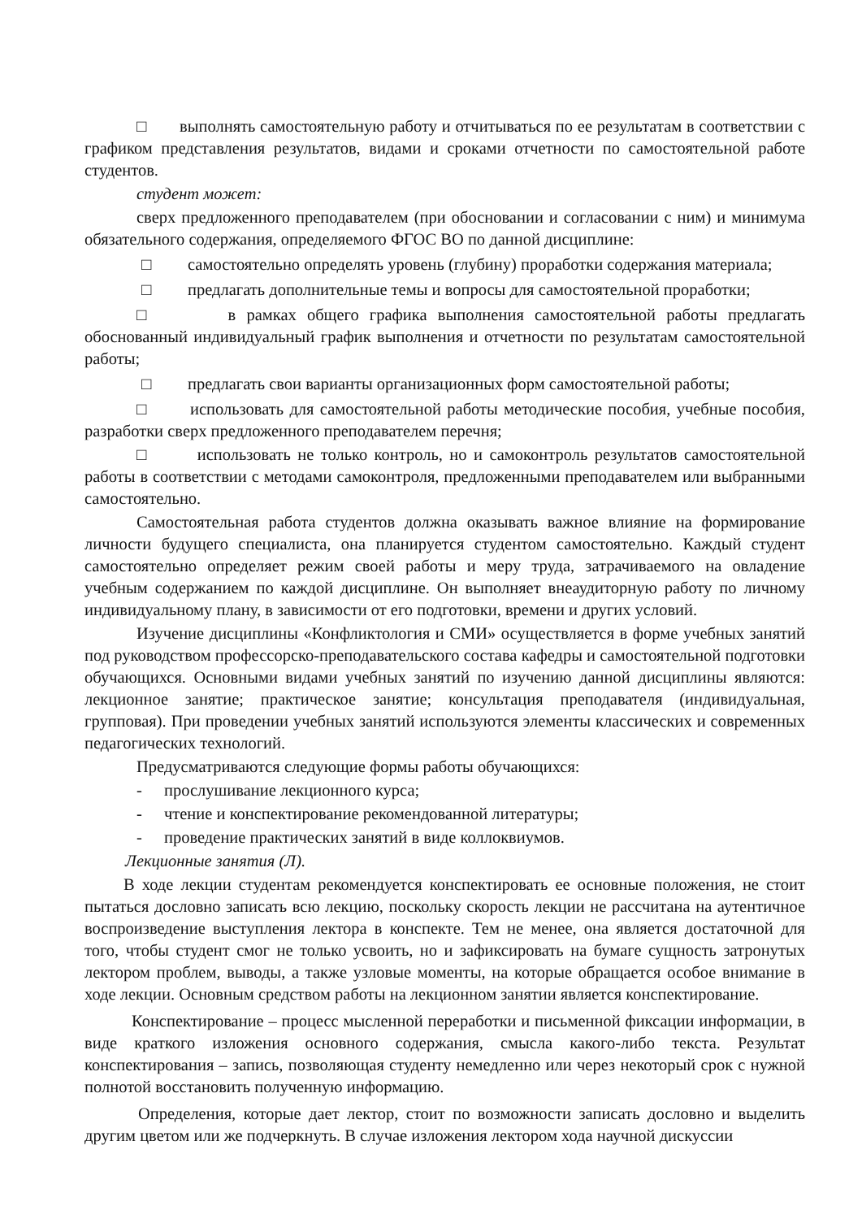□ выполнять самостоятельную работу и отчитываться по ее результатам в соответствии с графиком представления результатов, видами и сроками отчетности по самостоятельной работе студентов.
студент может:
сверх предложенного преподавателем (при обосновании и согласовании с ним) и минимума обязательного содержания, определяемого ФГОС ВО по данной дисциплине:
□ самостоятельно определять уровень (глубину) проработки содержания материала;
□ предлагать дополнительные темы и вопросы для самостоятельной проработки;
□ в рамках общего графика выполнения самостоятельной работы предлагать обоснованный индивидуальный график выполнения и отчетности по результатам самостоятельной работы;
□ предлагать свои варианты организационных форм самостоятельной работы;
□ использовать для самостоятельной работы методические пособия, учебные пособия, разработки сверх предложенного преподавателем перечня;
□ использовать не только контроль, но и самоконтроль результатов самостоятельной работы в соответствии с методами самоконтроля, предложенными преподавателем или выбранными самостоятельно.
Самостоятельная работа студентов должна оказывать важное влияние на формирование личности будущего специалиста, она планируется студентом самостоятельно. Каждый студент самостоятельно определяет режим своей работы и меру труда, затрачиваемого на овладение учебным содержанием по каждой дисциплине. Он выполняет внеаудиторную работу по личному индивидуальному плану, в зависимости от его подготовки, времени и других условий.
Изучение дисциплины «Конфликтология и СМИ» осуществляется в форме учебных занятий под руководством профессорско-преподавательского состава кафедры и самостоятельной подготовки обучающихся. Основными видами учебных занятий по изучению данной дисциплины являются: лекционное занятие; практическое занятие; консультация преподавателя (индивидуальная, групповая). При проведении учебных занятий используются элементы классических и современных педагогических технологий.
Предусматриваются следующие формы работы обучающихся:
- прослушивание лекционного курса;
- чтение и конспектирование рекомендованной литературы;
- проведение практических занятий в виде коллоквиумов.
Лекционные занятия (Л).
В ходе лекции студентам рекомендуется конспектировать ее основные положения, не стоит пытаться дословно записать всю лекцию, поскольку скорость лекции не рассчитана на аутентичное воспроизведение выступления лектора в конспекте. Тем не менее, она является достаточной для того, чтобы студент смог не только усвоить, но и зафиксировать на бумаге сущность затронутых лектором проблем, выводы, а также узловые моменты, на которые обращается особое внимание в ходе лекции. Основным средством работы на лекционном занятии является конспектирование.
Конспектирование – процесс мысленной переработки и письменной фиксации информации, в виде краткого изложения основного содержания, смысла какого-либо текста. Результат конспектирования – запись, позволяющая студенту немедленно или через некоторый срок с нужной полнотой восстановить полученную информацию.
Определения, которые дает лектор, стоит по возможности записать дословно и выделить другим цветом или же подчеркнуть. В случае изложения лектором хода научной дискуссии